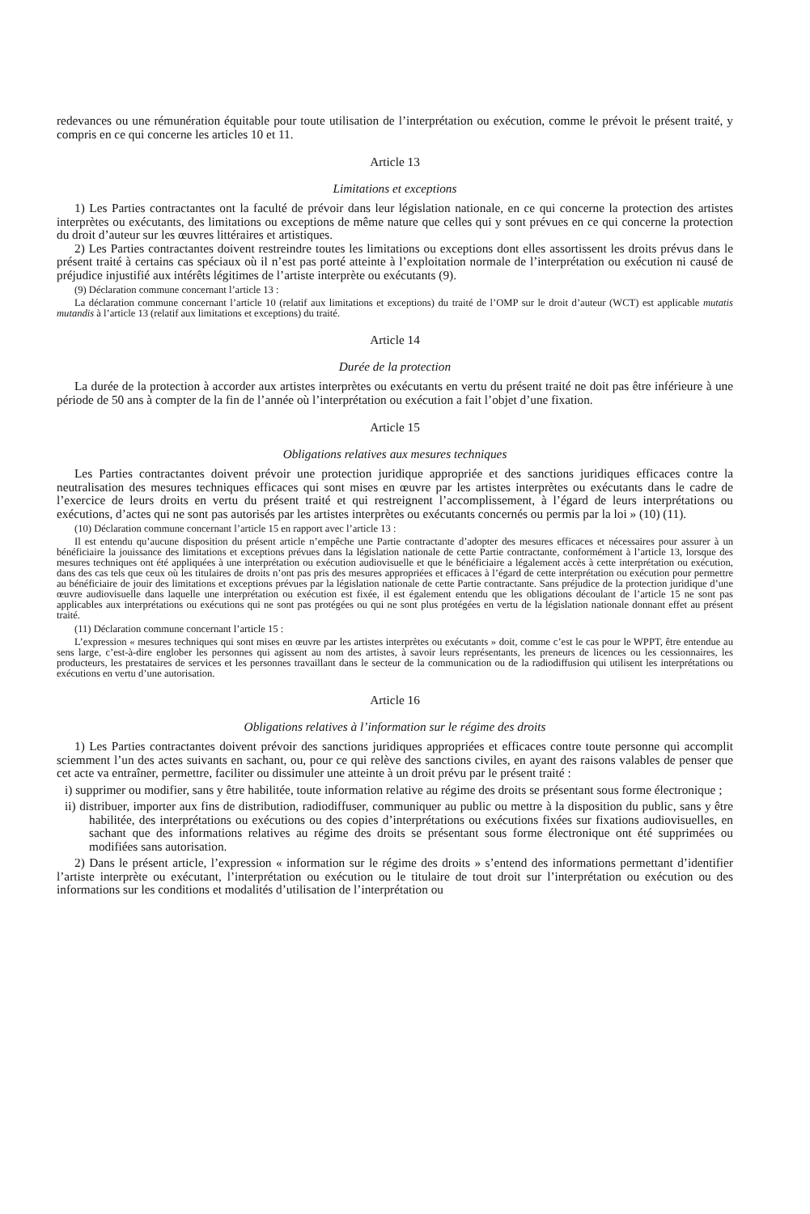redevances ou une rémunération équitable pour toute utilisation de l’interprétation ou exécution, comme le prévoit le présent traité, y compris en ce qui concerne les articles 10 et 11.
Article 13
Limitations et exceptions
1) Les Parties contractantes ont la faculté de prévoir dans leur législation nationale, en ce qui concerne la protection des artistes interprètes ou exécutants, des limitations ou exceptions de même nature que celles qui y sont prévues en ce qui concerne la protection du droit d’auteur sur les œuvres littéraires et artistiques.
2) Les Parties contractantes doivent restreindre toutes les limitations ou exceptions dont elles assortissent les droits prévus dans le présent traité à certains cas spéciaux où il n’est pas porté atteinte à l’exploitation normale de l’interprétation ou exécution ni causé de préjudice injustifié aux intérêts légitimes de l’artiste interprète ou exécutants (9).
(9) Déclaration commune concernant l’article 13 :
La déclaration commune concernant l’article 10 (relatif aux limitations et exceptions) du traité de l’OMP sur le droit d’auteur (WCT) est applicable mutatis mutandis à l’article 13 (relatif aux limitations et exceptions) du traité.
Article 14
Durée de la protection
La durée de la protection à accorder aux artistes interprètes ou exécutants en vertu du présent traité ne doit pas être inférieure à une période de 50 ans à compter de la fin de l’année où l’interprétation ou exécution a fait l’objet d’une fixation.
Article 15
Obligations relatives aux mesures techniques
Les Parties contractantes doivent prévoir une protection juridique appropriée et des sanctions juridiques efficaces contre la neutralisation des mesures techniques efficaces qui sont mises en œuvre par les artistes interprètes ou exécutants dans le cadre de l’exercice de leurs droits en vertu du présent traité et qui restreignent l’accomplissement, à l’égard de leurs interprétations ou exécutions, d’actes qui ne sont pas autorisés par les artistes interprètes ou exécutants concernés ou permis par la loi » (10) (11).
(10) Déclaration commune concernant l’article 15 en rapport avec l’article 13 :
Il est entendu qu’aucune disposition du présent article n’empêche une Partie contractante d’adopter des mesures efficaces et nécessaires pour assurer à un bénéficiaire la jouissance des limitations et exceptions prévues dans la législation nationale de cette Partie contractante, conformément à l’article 13, lorsque des mesures techniques ont été appliquées à une interprétation ou exécution audiovisuelle et que le bénéficiaire a légalement accès à cette interprétation ou exécution, dans des cas tels que ceux où les titulaires de droits n’ont pas pris des mesures appropriées et efficaces à l’égard de cette interprétation ou exécution pour permettre au bénéficiaire de jouir des limitations et exceptions prévues par la législation nationale de cette Partie contractante. Sans préjudice de la protection juridique d’une œuvre audiovisuelle dans laquelle une interprétation ou exécution est fixée, il est également entendu que les obligations découlant de l’article 15 ne sont pas applicables aux interprétations ou exécutions qui ne sont pas protégées ou qui ne sont plus protégées en vertu de la législation nationale donnant effet au présent traité.
(11) Déclaration commune concernant l’article 15 :
L’expression « mesures techniques qui sont mises en œuvre par les artistes interprètes ou exécutants » doit, comme c’est le cas pour le WPPT, être entendue au sens large, c’est-à-dire englober les personnes qui agissent au nom des artistes, à savoir leurs représentants, les preneurs de licences ou les cessionnaires, les producteurs, les prestataires de services et les personnes travaillant dans le secteur de la communication ou de la radiodiffusion qui utilisent les interprétations ou exécutions en vertu d’une autorisation.
Article 16
Obligations relatives à l’information sur le régime des droits
1) Les Parties contractantes doivent prévoir des sanctions juridiques appropriées et efficaces contre toute personne qui accomplit sciemment l’un des actes suivants en sachant, ou, pour ce qui relève des sanctions civiles, en ayant des raisons valables de penser que cet acte va entraîner, permettre, faciliter ou dissimuler une atteinte à un droit prévu par le présent traité :
i) supprimer ou modifier, sans y être habilitée, toute information relative au régime des droits se présentant sous forme électronique ;
ii) distribuer, importer aux fins de distribution, radiodiffuser, communiquer au public ou mettre à la disposition du public, sans y être habilitée, des interprétations ou exécutions ou des copies d’interprétations ou exécutions fixées sur fixations audiovisuelles, en sachant que des informations relatives au régime des droits se présentant sous forme électronique ont été supprimées ou modifiées sans autorisation.
2) Dans le présent article, l’expression « information sur le régime des droits » s’entend des informations permettant d’identifier l’artiste interprète ou exécutant, l’interprétation ou exécution ou le titulaire de tout droit sur l’interprétation ou exécution ou des informations sur les conditions et modalités d’utilisation de l’interprétation ou